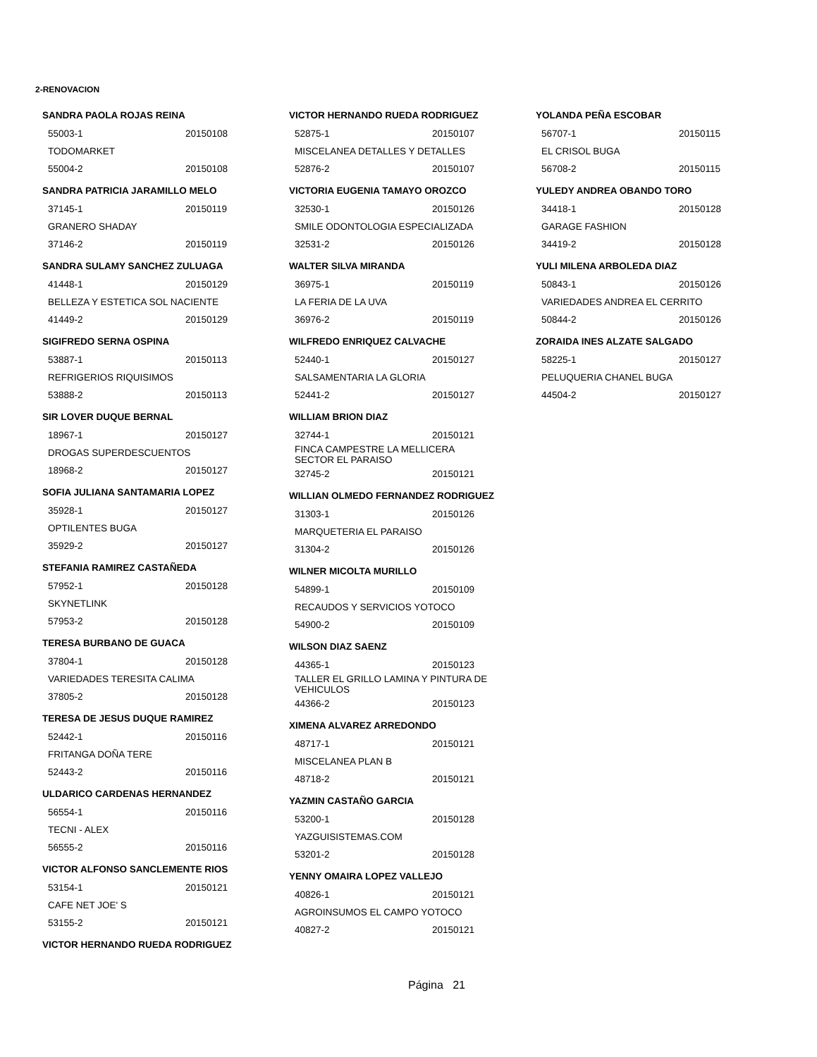2-RENOVACION
SANDRA PAOLA ROJAS REINA
55003-1 20150108
TODOMARKET
55004-2 20150108
SANDRA PATRICIA JARAMILLO MELO
37145-1 20150119
GRANERO SHADAY
37146-2 20150119
SANDRA SULAMY SANCHEZ ZULUAGA
41448-1 20150129
BELLEZA Y ESTETICA SOL NACIENTE
41449-2 20150129
SIGIFREDO SERNA OSPINA
53887-1 20150113
REFRIGERIOS RIQUISIMOS
53888-2 20150113
SIR LOVER DUQUE BERNAL
18967-1 20150127
DROGAS SUPERDESCUENTOS
18968-2 20150127
SOFIA JULIANA SANTAMARIA LOPEZ
35928-1 20150127
OPTILENTES BUGA
35929-2 20150127
STEFANIA RAMIREZ CASTAÑEDA
57952-1 20150128
SKYNETLINK
57953-2 20150128
TERESA BURBANO DE GUACA
37804-1 20150128
VARIEDADES TERESITA CALIMA
37805-2 20150128
TERESA DE JESUS DUQUE RAMIREZ
52442-1 20150116
FRITANGA DOÑA TERE
52443-2 20150116
ULDARICO CARDENAS HERNANDEZ
56554-1 20150116
TECNI - ALEX
56555-2 20150116
VICTOR ALFONSO SANCLEMENTE RIOS
53154-1 20150121
CAFE NET JOE' S
53155-2 20150121
VICTOR HERNANDO RUEDA RODRIGUEZ
VICTOR HERNANDO RUEDA RODRIGUEZ
52875-1 20150107
MISCELANEA DETALLES Y DETALLES
52876-2 20150107
VICTORIA EUGENIA TAMAYO OROZCO
32530-1 20150126
SMILE ODONTOLOGIA ESPECIALIZADA
32531-2 20150126
WALTER SILVA MIRANDA
36975-1 20150119
LA FERIA DE LA UVA
36976-2 20150119
WILFREDO ENRIQUEZ CALVACHE
52440-1 20150127
SALSAMENTARIA LA GLORIA
52441-2 20150127
WILLIAM BRION DIAZ
32744-1 20150121
FINCA CAMPESTRE LA MELLICERA
SECTOR EL PARAISO
32745-2 20150121
WILLIAN OLMEDO FERNANDEZ RODRIGUEZ
31303-1 20150126
MARQUETERIA EL PARAISO
31304-2 20150126
WILNER MICOLTA MURILLO
54899-1 20150109
RECAUDOS Y SERVICIOS YOTOCO
54900-2 20150109
WILSON DIAZ SAENZ
44365-1 20150123
TALLER EL GRILLO LAMINA Y PINTURA DE
VEHICULOS
44366-2 20150123
XIMENA ALVAREZ ARREDONDO
48717-1 20150121
MISCELANEA PLAN B
48718-2 20150121
YAZMIN CASTAÑO GARCIA
53200-1 20150128
YAZGUISISTEMAS.COM
53201-2 20150128
YENNY OMAIRA LOPEZ VALLEJO
40826-1 20150121
AGROINSUMOS EL CAMPO YOTOCO
40827-2 20150121
YOLANDA PEÑA ESCOBAR
56707-1 20150115
EL CRISOL BUGA
56708-2 20150115
YULEDY ANDREA OBANDO TORO
34418-1 20150128
GARAGE FASHION
34419-2 20150128
YULI MILENA ARBOLEDA DIAZ
50843-1 20150126
VARIEDADES ANDREA EL CERRITO
50844-2 20150126
ZORAIDA INES ALZATE SALGADO
58225-1 20150127
PELUQUERIA CHANEL BUGA
44504-2 20150127
Página 21